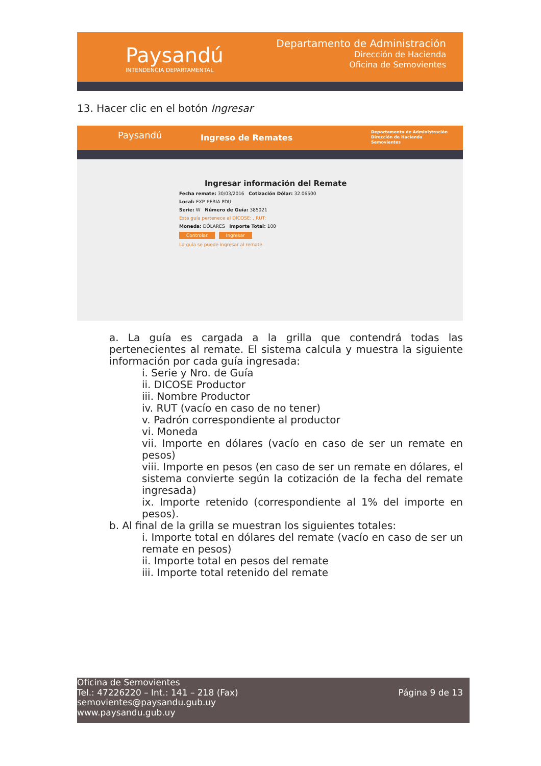Paysandú
INTENDENCIA DEPARTAMENTAL
Departamento de Administración
Dirección de Hacienda
Oficina de Semovientes
13. Hacer clic en el botón Ingresar
Paysandú Ingreso de Remates
Departamento de Administración
Dirección de Hacienda
Semovientes
Ingresar información del Remate
Fecha remate: 30/03/2016 Cotización Dólar: 32.06500
Local: EXP. FERIA PDU
Serie: W Número de Guía: 385021
Esta guía pertenece al DICOSE: , RUT:
Moneda: DÓLARES Importe Total: 100
Controlar Ingresar
La guía se puede ingresar al remate.
a. La guía es cargada a la grilla que contendrá todas las pertenecientes al remate. El sistema calcula y muestra la siguiente información por cada guía ingresada:
i. Serie y Nro. de Guía
ii. DICOSE Productor
iii. Nombre Productor
iv. RUT (vacío en caso de no tener)
v. Padrón correspondiente al productor
vi. Moneda
vii. Importe en dólares (vacío en caso de ser un remate en pesos)
viii. Importe en pesos (en caso de ser un remate en dólares, el sistema convierte según la cotización de la fecha del remate ingresada)
ix. Importe retenido (correspondiente al 1% del importe en pesos).
b. Al final de la grilla se muestran los siguientes totales:
i. Importe total en dólares del remate (vacío en caso de ser un remate en pesos)
ii. Importe total en pesos del remate
iii. Importe total retenido del remate
Oficina de Semovientes
Tel.: 47226220 – Int.: 141 – 218 (Fax)
semovientes@paysandu.gub.uy
www.paysandu.gub.uy
Página 9 de 13